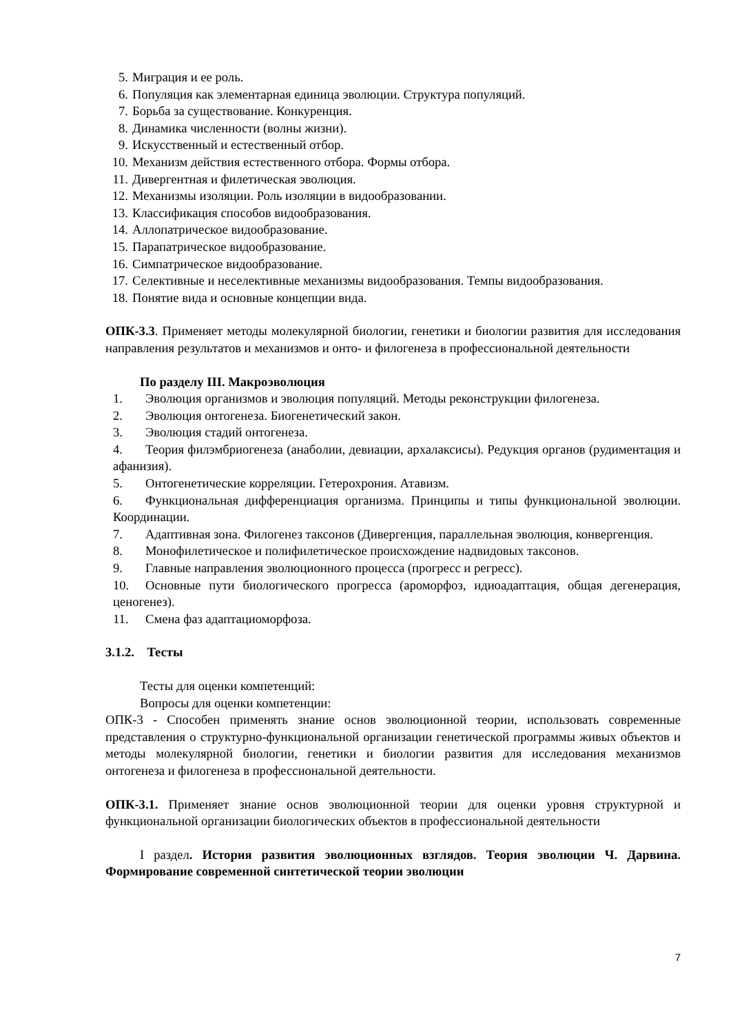5. Миграция и ее роль.
6. Популяция как элементарная единица эволюции. Структура популяций.
7. Борьба за существование. Конкуренция.
8. Динамика численности (волны жизни).
9. Искусственный и естественный отбор.
10. Механизм действия естественного отбора. Формы отбора.
11. Дивергентная и филетическая эволюция.
12. Механизмы изоляции. Роль изоляции в видообразовании.
13. Классификация способов видообразования.
14. Аллопатрическое видообразование.
15. Парапатрическое видообразование.
16. Симпатрическое видообразование.
17. Селективные и неселективные механизмы видообразования. Темпы видообразования.
18. Понятие вида и основные концепции вида.
ОПК-3.3. Применяет методы молекулярной биологии, генетики и биологии развития для исследования направления результатов и механизмов и онто- и филогенеза в профессиональной деятельности
По разделу III. Макроэволюция
1. Эволюция организмов и эволюция популяций. Методы реконструкции филогенеза.
2. Эволюция онтогенеза. Биогенетический закон.
3. Эволюция стадий онтогенеза.
4. Теория филэмбриогенеза (анаболии, девиации, архалаксисы). Редукция органов (рудиментация и афанизия).
5. Онтогенетические корреляции. Гетерохрония. Атавизм.
6. Функциональная дифференциация организма. Принципы и типы функциональной эволюции. Координации.
7. Адаптивная зона. Филогенез таксонов (Дивергенция, параллельная эволюция, конвергенция.
8. Монофилетическое и полифилетическое происхождение надвидовых таксонов.
9. Главные направления эволюционного процесса (прогресс и регресс).
10. Основные пути биологического прогресса (ароморфоз, идиоадаптация, общая дегенерация, ценогенез).
11. Смена фаз адаптациоморфоза.
3.1.2. Тесты
Тесты для оценки компетенций:
Вопросы для оценки компетенции:
ОПК-3 - Способен применять знание основ эволюционной теории, использовать современные представления о структурно-функциональной организации генетической программы живых объектов и методы молекулярной биологии, генетики и биологии развития для исследования механизмов онтогенеза и филогенеза в профессиональной деятельности.
ОПК-3.1. Применяет знание основ эволюционной теории для оценки уровня структурной и функциональной организации биологических объектов в профессиональной деятельности
I раздел. История развития эволюционных взглядов. Теория эволюции Ч. Дарвина. Формирование современной синтетической теории эволюции
7